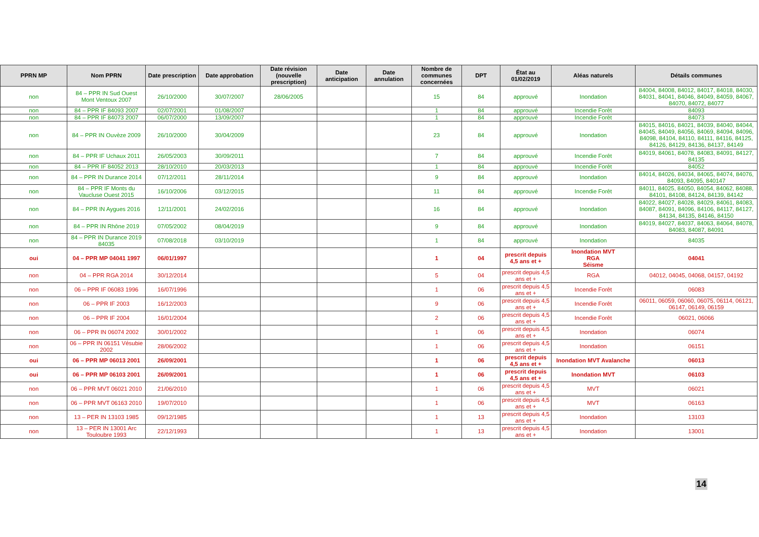| PPRN MP | Nom PPRN | Date prescription | Date approbation | Date révision (nouvelle prescription) | Date anticipation | Date annulation | Nombre de communes concernées | DPT | État au 01/02/2019 | Aléas naturels | Détails communes |
| --- | --- | --- | --- | --- | --- | --- | --- | --- | --- | --- | --- |
| non | 84 – PPR IN Sud Ouest Mont Ventoux 2007 | 26/10/2000 | 30/07/2007 | 28/06/2005 | | | 15 | 84 | approuvé | Inondation | 84004, 84008, 84012, 84017, 84018, 84030, 84031, 84041, 84046, 84049, 84059, 84067, 84070, 84072, 84077 |
| non | 84 – PPR IF 84093 2007 | 02/07/2001 | 01/08/2007 | | | | 1 | 84 | approuvé | Incendie Forêt | 84093 |
| non | 84 – PPR IF 84073 2007 | 06/07/2000 | 13/09/2007 | | | | 1 | 84 | approuvé | Incendie Forêt | 84073 |
| non | 84 – PPR IN Ouvèze 2009 | 26/10/2000 | 30/04/2009 | | | | 23 | 84 | approuvé | Inondation | 84015, 84016, 84021, 84039, 84040, 84044, 84045, 84049, 84056, 84069, 84094, 84096, 84098, 84104, 84110, 84111, 84116, 84125, 84126, 84129, 84136, 84137, 84149 |
| non | 84 – PPR IF Uchaux 2011 | 26/05/2003 | 30/09/2011 | | | | 7 | 84 | approuvé | Incendie Forêt | 84019, 84061, 84078, 84083, 84091, 84127, 84135 |
| non | 84 – PPR IF 84052 2013 | 28/10/2010 | 20/03/2013 | | | | 1 | 84 | approuvé | Incendie Forêt | 84052 |
| non | 84 – PPR IN Durance 2014 | 07/12/2011 | 28/11/2014 | | | | 9 | 84 | approuvé | Inondation | 84014, 84026, 84034, 84065, 84074, 84076, 84093, 84095, 840147 |
| non | 84 – PPR IF Monts du Vaucluse Ouest 2015 | 16/10/2006 | 03/12/2015 | | | | 11 | 84 | approuvé | Incendie Forêt | 84011, 84025, 84050, 84054, 84062, 84088, 84101, 84108, 84124, 84139, 84142 |
| non | 84 – PPR IN Aygues 2016 | 12/11/2001 | 24/02/2016 | | | | 16 | 84 | approuvé | Inondation | 84022, 84027, 84028, 84029, 84061, 84083, 84087, 84091, 84096, 84106, 84117, 84127, 84134, 84135, 84146, 84150 |
| non | 84 – PPR IN Rhône 2019 | 07/05/2002 | 08/04/2019 | | | | 9 | 84 | approuvé | Inondation | 84019, 84027, 84037, 84063, 84064, 84078, 84083, 84087, 84091 |
| non | 84 – PPR IN Durance 2019 84035 | 07/08/2018 | 03/10/2019 | | | | 1 | 84 | approuvé | Inondation | 84035 |
| oui | 04 – PPR MP 04041 1997 | 06/01/1997 | | | | | 1 | 04 | prescrit depuis 4,5 ans et + | Inondation MVT RGA Séisme | 04041 |
| non | 04 – PPR RGA 2014 | 30/12/2014 | | | | | 5 | 04 | prescrit depuis 4,5 ans et + | RGA | 04012, 04045, 04068, 04157, 04192 |
| non | 06 – PPR IF 06083 1996 | 16/07/1996 | | | | | 1 | 06 | prescrit depuis 4,5 ans et + | Incendie Forêt | 06083 |
| non | 06 – PPR IF 2003 | 16/12/2003 | | | | | 9 | 06 | prescrit depuis 4,5 ans et + | Incendie Forêt | 06011, 06059, 06060, 06075, 06114, 06121, 06147, 06149, 06159 |
| non | 06 – PPR IF 2004 | 16/01/2004 | | | | | 2 | 06 | prescrit depuis 4,5 ans et + | Incendie Forêt | 06021, 06066 |
| non | 06 – PPR IN 06074 2002 | 30/01/2002 | | | | | 1 | 06 | prescrit depuis 4,5 ans et + | Inondation | 06074 |
| non | 06 – PPR IN 06151 Vésubie 2002 | 28/06/2002 | | | | | 1 | 06 | prescrit depuis 4,5 ans et + | Inondation | 06151 |
| oui | 06 – PPR MP 06013 2001 | 26/09/2001 | | | | | 1 | 06 | prescrit depuis 4,5 ans et + | Inondation MVT Avalanche | 06013 |
| oui | 06 – PPR MP 06103 2001 | 26/09/2001 | | | | | 1 | 06 | prescrit depuis 4,5 ans et + | Inondation MVT | 06103 |
| non | 06 – PPR MVT 06021 2010 | 21/06/2010 | | | | | 1 | 06 | prescrit depuis 4,5 ans et + | MVT | 06021 |
| non | 06 – PPR MVT 06163 2010 | 19/07/2010 | | | | | 1 | 06 | prescrit depuis 4,5 ans et + | MVT | 06163 |
| non | 13 – PER IN 13103 1985 | 09/12/1985 | | | | | 1 | 13 | prescrit depuis 4,5 ans et + | Inondation | 13103 |
| non | 13 – PER IN 13001 Arc Touloubre 1993 | 22/12/1993 | | | | | 1 | 13 | prescrit depuis 4,5 ans et + | Inondation | 13001 |
14